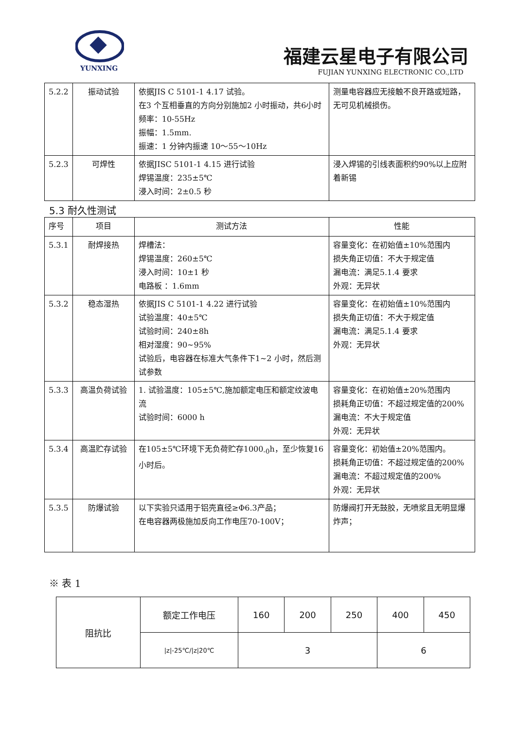YUNXING
福建云星电子有限公司
FUJIAN YUNXING ELECTRONIC CO.,LTD
| 5.2.2 | 振动试验 | 依据JIS C 5101-1 4.17 试验。 在3 个互相垂直的方向分别施加2 小时振动，共6小时 频率：10-55Hz 振幅：1.5mm. 振速：1 分钟内振速 10～55～10Hz | 测量电容器应无接触不良开路或短路，无可见机械损伤。 |
| 5.2.3 | 可焊性 | 依据JISC 5101-1 4.15 进行试验 焊锡温度：235±5℃ 浸入时间：2±0.5 秒 | 浸入焊锡的引线表面积约90%以上应附着新锡 |
5.3 耐久性测试
| 序号 | 项目 | 测试方法 | 性能 |
| 5.3.1 | 耐焊接热 | 焊槽法： 焊锡温度：260±5℃ 浸入时间：10±1 秒 电路板 ：1.6mm | 容量变化：在初始值±10%范围内 损失角正切值：不大于规定值 漏电流：满足5.1.4 要求 外观：无异状 |
| 5.3.2 | 稳态湿热 | 依据JIS C 5101-1 4.22 进行试验 试验温度：40±5℃ 试验时间：240±8h 相对湿度：90~95% 试验后，电容器在标准大气条件下1~2 小时，然后测试参数 | 容量变化：在初始值±10%范围内 损失角正切值：不大于规定值 漏电流：满足5.1.4 要求 外观：无异状 |
| 5.3.3 | 高温负荷试验 | 1. 试验温度：105±5℃,施加额定电压和额定纹波电流 试验时间：6000 h | 容量变化：在初始值±20%范围内 损耗角正切值：不超过规定值的200% 漏电流：不大于规定值 外观：无异状 |
| 5.3.4 | 高温贮存试验 | 在105±5℃环境下无负荷贮存1000<sub>-0</sub>h，至少恢复16 小时后。 | 容量变化：初始值±20%范围内。 损耗角正切值：不超过规定值的200% 漏电流：不超过规定值的200% 外观：无异状 |
| 5.3.5 | 防爆试验 | 以下实验只适用于铝壳直径≥Φ6.3产品； 在电容器两极施加反向工作电压70-100V； | 防爆阀打开无鼓胶，无喷浆且无明显爆炸声； |
※ 表 1
| 阻抗比 | 额定工作电压 | 160 | 200 | 250 | 400 | 450 |
| | /z/-25℃//z/20℃ | 3 | | | 6 | |